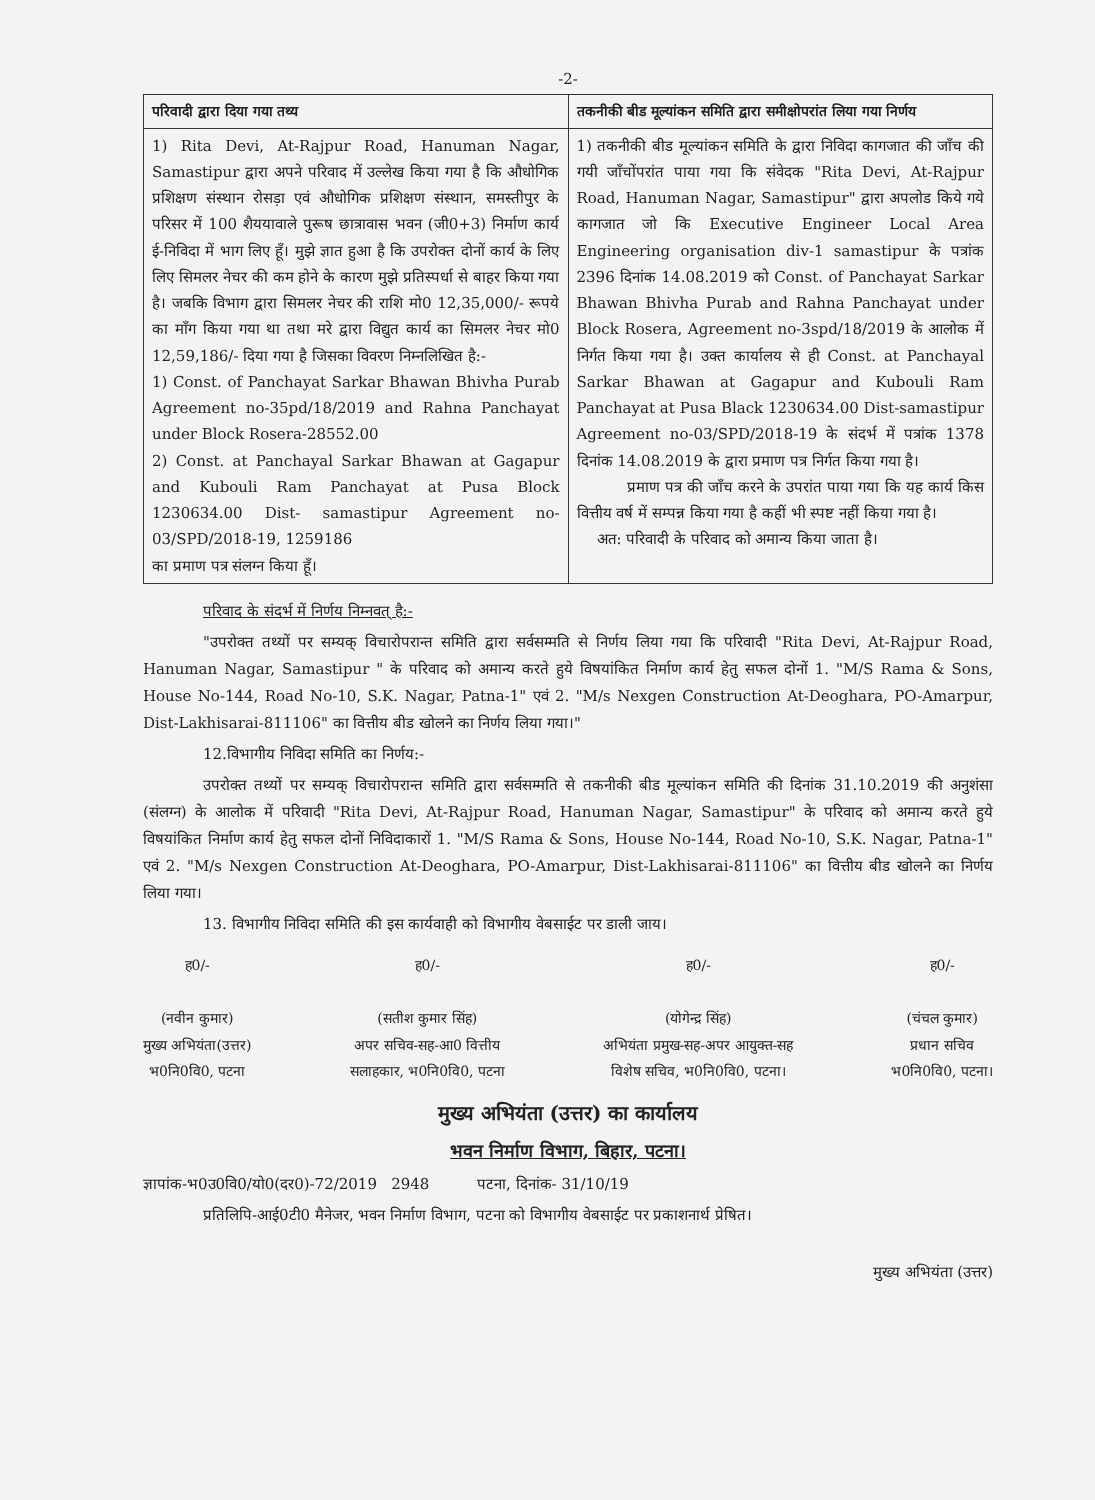-2-
| परिवादी द्वारा दिया गया तथ्य | तकनीकी बीड मूल्यांकन समिति द्वारा समीक्षोपरांत लिया गया निर्णय |
| --- | --- |
| 1) Rita Devi, At-Rajpur Road, Hanuman Nagar, Samastipur द्वारा अपने परिवाद में उल्लेख किया गया है कि औधोगिक प्रशिक्षण संस्थान रोसड़ा एवं औधोगिक प्रशिक्षण संस्थान, समस्तीपुर के परिसर में 100 शैययावाले पुरूष छात्रावास भवन (जी0+3) निर्माण कार्य ई-निविदा में भाग लिए हूँ। मुझे ज्ञात हुआ है कि उपरोक्त दोनों कार्य के लिए लिए सिमलर नेचर की कम होने के कारण मुझे प्रतिस्पर्धा से बाहर किया गया है। जबकि विभाग द्वारा सिमलर नेचर की राशि मो0 12,35,000/- रूपये का माँग किया गया था तथा मरे द्वारा विद्युत कार्य का सिमलर नेचर मो0 12,59,186/- दिया गया है जिसका विवरण निम्नलिखित है:- 1) Const. of Panchayat Sarkar Bhawan Bhivha Purab Agreement no-35pd/18/2019 and Rahna Panchayat under Block Rosera-28552.00 2) Const. at Panchayal Sarkar Bhawan at Gagapur and Kubouli Ram Panchayat at Pusa Block 1230634.00 Dist- samastipur Agreement no-03/SPD/2018-19, 1259186 का प्रमाण पत्र संलग्न किया हूँ। | 1) तकनीकी बीड मूल्यांकन समिति के द्वारा निविदा कागजात की जाँच की गयी जाँचोंपरांत पाया गया कि संवेदक "Rita Devi, At-Rajpur Road, Hanuman Nagar, Samastipur" द्वारा अपलोड किये गये कागजात जो कि Executive Engineer Local Area Engineering organisation div-1 samastipur के पत्रांक 2396 दिनांक 14.08.2019 को Const. of Panchayat Sarkar Bhawan Bhivha Purab and Rahna Panchayat under Block Rosera, Agreement no-3spd/18/2019 के आलोक में निर्गत किया गया है। उक्त कार्यालय से ही Const. at Panchayal Sarkar Bhawan at Gagapur and Kubouli Ram Panchayat at Pusa Black 1230634.00 Dist-samastipur Agreement no-03/SPD/2018-19 के संदर्भ में पत्रांक 1378 दिनांक 14.08.2019 के द्वारा प्रमाण पत्र निर्गत किया गया है। प्रमाण पत्र की जाँच करने के उपरांत पाया गया कि यह कार्य किस वित्तीय वर्ष में सम्पन्न किया गया है कहीं भी स्पष्ट नहीं किया गया है। अत: परिवादी के परिवाद को अमान्य किया जाता है। |
परिवाद के संदर्भ में निर्णय निम्नवत् है:-
"उपरोक्त तथ्यों पर सम्यक् विचारोपरान्त समिति द्वारा सर्वसम्मति से निर्णय लिया गया कि परिवादी "Rita Devi, At-Rajpur Road, Hanuman Nagar, Samastipur " के परिवाद को अमान्य करते हुये विषयांकित निर्माण कार्य हेतु सफल दोनों 1. "M/S Rama & Sons, House No-144, Road No-10, S.K. Nagar, Patna-1" एवं 2. "M/s Nexgen Construction At-Deoghara, PO-Amarpur, Dist-Lakhisarai-811106" का वित्तीय बीड खोलने का निर्णय लिया गया।"
12.विभागीय निविदा समिति का निर्णय:-
उपरोक्त तथ्यों पर सम्यक् विचारोपरान्त समिति द्वारा सर्वसम्मति से तकनीकी बीड मूल्यांकन समिति की दिनांक 31.10.2019 की अनुशंसा (संलग्न) के आलोक में परिवादी "Rita Devi, At-Rajpur Road, Hanuman Nagar, Samastipur" के परिवाद को अमान्य करते हुये विषयांकित निर्माण कार्य हेतु सफल दोनों निविदाकारों 1. "M/S Rama & Sons, House No-144, Road No-10, S.K. Nagar, Patna-1" एवं 2. "M/s Nexgen Construction At-Deoghara, PO-Amarpur, Dist-Lakhisarai-811106" का वित्तीय बीड खोलने का निर्णय लिया गया।
13. विभागीय निविदा समिति की इस कार्यवाही को विभागीय वेबसाईट पर डाली जाय।
ह0/-
(नवीन कुमार)
मुख्य अभियंता(उत्तर)
भ0नि0वि0, पटना
ह0/-
(सतीश कुमार सिंह)
अपर सचिव-सह-आ0 वित्तीय
सलाहकार, भ0नि0वि0, पटना
ह0/-
(योगेन्द्र सिंह)
अभियंता प्रमुख-सह-अपर आयुक्त-सह
विशेष सचिव, भ0नि0वि0, पटना।
ह0/-
(चंचल कुमार)
प्रधान सचिव
भ0नि0वि0, पटना।
मुख्य अभियंता (उत्तर) का कार्यालय
भवन निर्माण विभाग, बिहार, पटना।
ज्ञापांक-भ0उ0वि0/यो0(दर0)-72/2019 2948 पटना, दिनांक- 31/10/19
प्रतिलिपि-आई0टी0 मैनेजर, भवन निर्माण विभाग, पटना को विभागीय वेबसाईट पर प्रकाशनार्थ प्रेषित।
मुख्य अभियंता (उत्तर)